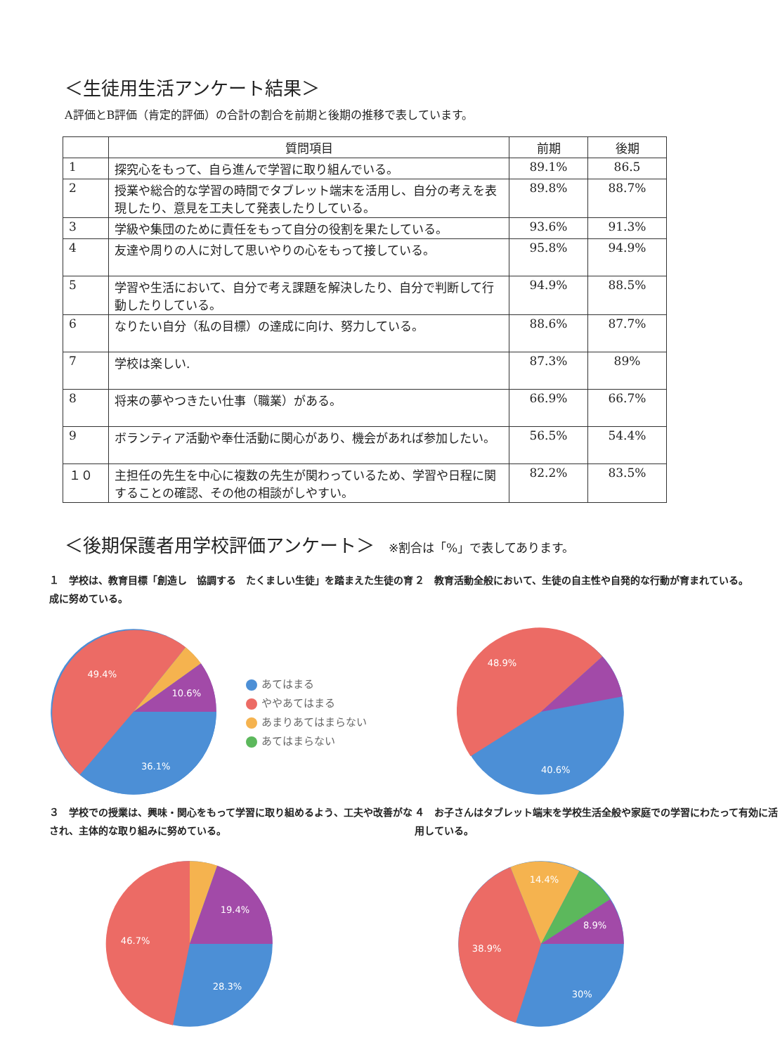＜生徒用生活アンケート結果＞
A評価とB評価（肯定的評価）の合計の割合を前期と後期の推移で表しています。
| | 質問項目 | 前期 | 後期 |
| --- | --- | --- | --- |
| 1 | 探究心をもって、自ら進んで学習に取り組んでいる。 | 89.1% | 86.5 |
| 2 | 授業や総合的な学習の時間でタブレット端末を活用し、自分の考えを表現したり、意見を工夫して発表したりしている。 | 89.8% | 88.7% |
| 3 | 学級や集団のために責任をもって自分の役割を果たしている。 | 93.6% | 91.3% |
| 4 | 友達や周りの人に対して思いやりの心をもって接している。 | 95.8% | 94.9% |
| 5 | 学習や生活において、自分で考え課題を解決したり、自分で判断して行動したりしている。 | 94.9% | 88.5% |
| 6 | なりたい自分（私の目標）の達成に向け、努力している。 | 88.6% | 87.7% |
| 7 | 学校は楽しい. | 87.3% | 89% |
| 8 | 将来の夢やつきたい仕事（職業）がある。 | 66.9% | 66.7% |
| 9 | ボランティア活動や奉仕活動に関心があり、機会があれば参加したい。 | 56.5% | 54.4% |
| １０ | 主担任の先生を中心に複数の先生が関わっているため、学習や日程に関することの確認、その他の相談がしやすい。 | 82.2% | 83.5% |
＜後期保護者用学校評価アンケート＞ ※割合は「%」で表してあります。
１　学校は、教育目標「創造し　協調する　たくましい生徒」を踏まえた生徒の育成に努めている。
49.4%
10.6%
36.1%
あてはまる
ややあてはまる
あまりあてはまらない
あてはまらない
２　教育活動全般において、生徒の自主性や自発的な行動が育まれている。
48.9%
40.6%
３　学校での授業は、興味・関心をもって学習に取り組めるよう、工夫や改善がなされ、主体的な取り組みに努めている。
46.7%
19.4%
28.3%
４　お子さんはタブレット端末を学校生活全般や家庭での学習にわたって有効に活用している。
38.9%
14.4%
8.9%
30%